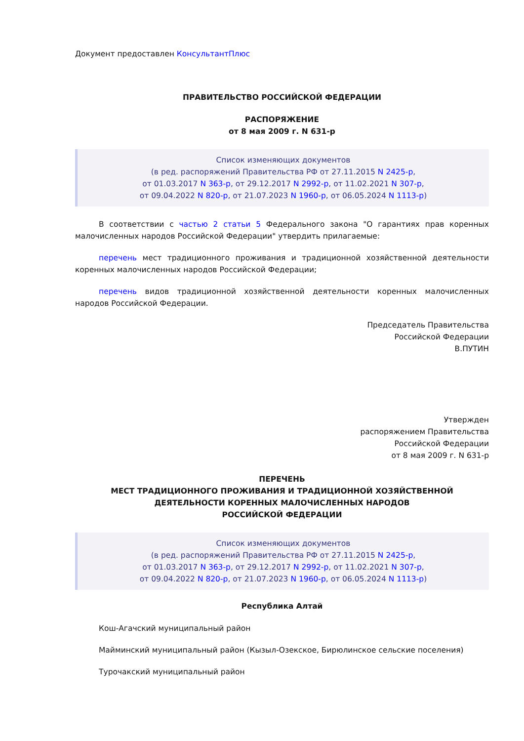Документ предоставлен КонсультантПлюс
ПРАВИТЕЛЬСТВО РОССИЙСКОЙ ФЕДЕРАЦИИ
РАСПОРЯЖЕНИЕ
от 8 мая 2009 г. N 631-р
Список изменяющих документов
(в ред. распоряжений Правительства РФ от 27.11.2015 N 2425-р,
от 01.03.2017 N 363-р, от 29.12.2017 N 2992-р, от 11.02.2021 N 307-р,
от 09.04.2022 N 820-р, от 21.07.2023 N 1960-р, от 06.05.2024 N 1113-р)
В соответствии с частью 2 статьи 5 Федерального закона "О гарантиях прав коренных малочисленных народов Российской Федерации" утвердить прилагаемые:
перечень мест традиционного проживания и традиционной хозяйственной деятельности коренных малочисленных народов Российской Федерации;
перечень видов традиционной хозяйственной деятельности коренных малочисленных народов Российской Федерации.
Председатель Правительства
Российской Федерации
В.ПУТИН
Утвержден
распоряжением Правительства
Российской Федерации
от 8 мая 2009 г. N 631-р
ПЕРЕЧЕНЬ
МЕСТ ТРАДИЦИОННОГО ПРОЖИВАНИЯ И ТРАДИЦИОННОЙ ХОЗЯЙСТВЕННОЙ
ДЕЯТЕЛЬНОСТИ КОРЕННЫХ МАЛОЧИСЛЕННЫХ НАРОДОВ
РОССИЙСКОЙ ФЕДЕРАЦИИ
Список изменяющих документов
(в ред. распоряжений Правительства РФ от 27.11.2015 N 2425-р,
от 01.03.2017 N 363-р, от 29.12.2017 N 2992-р, от 11.02.2021 N 307-р,
от 09.04.2022 N 820-р, от 21.07.2023 N 1960-р, от 06.05.2024 N 1113-р)
Республика Алтай
Кош-Агачский муниципальный район
Майминский муниципальный район (Кызыл-Озекское, Бирюлинское сельские поселения)
Турочакский муниципальный район